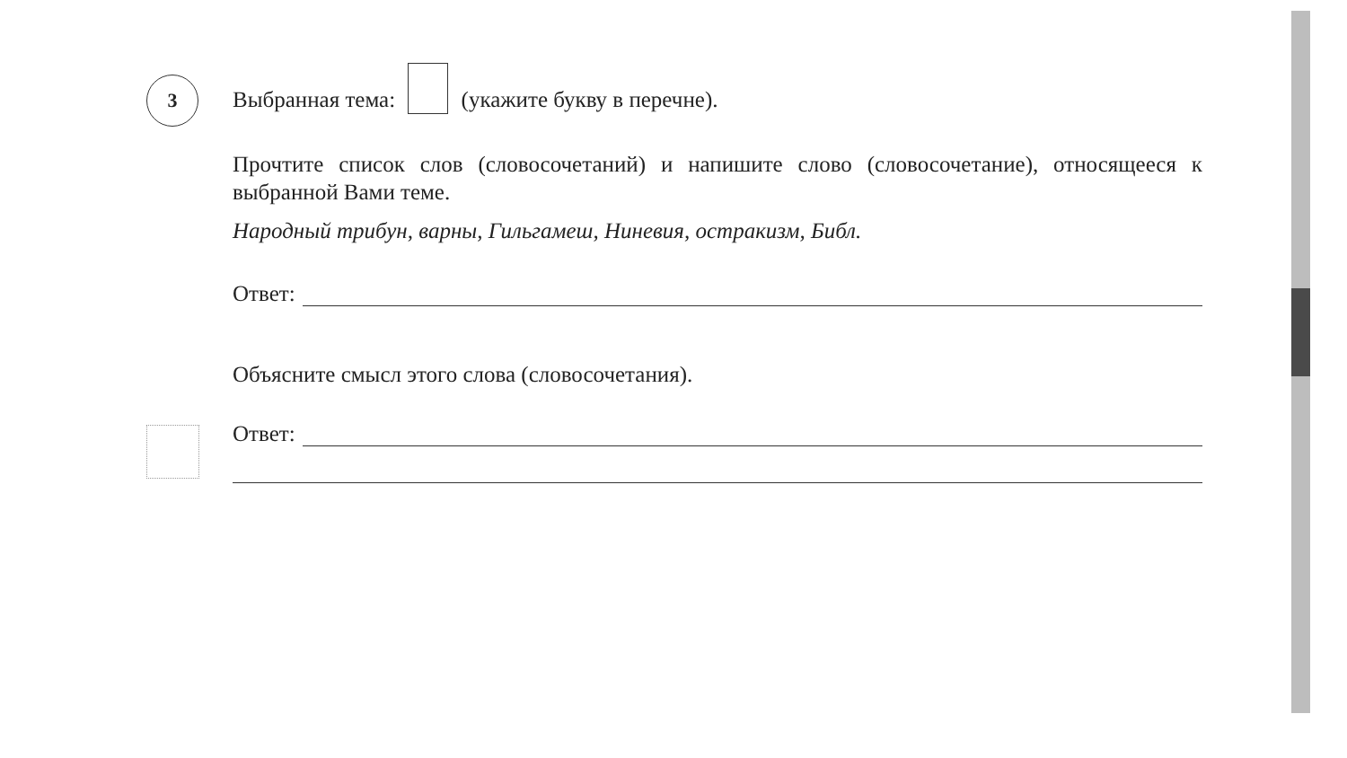3
Выбранная тема: (укажите букву в перечне).
Прочтите список слов (словосочетаний) и напишите слово (словосочетание), относящееся к выбранной Вами теме.
Народный трибун, варны, Гильгамеш, Ниневия, остракизм, Библ.
Ответ:
Объясните смысл этого слова (словосочетания).
Ответ: